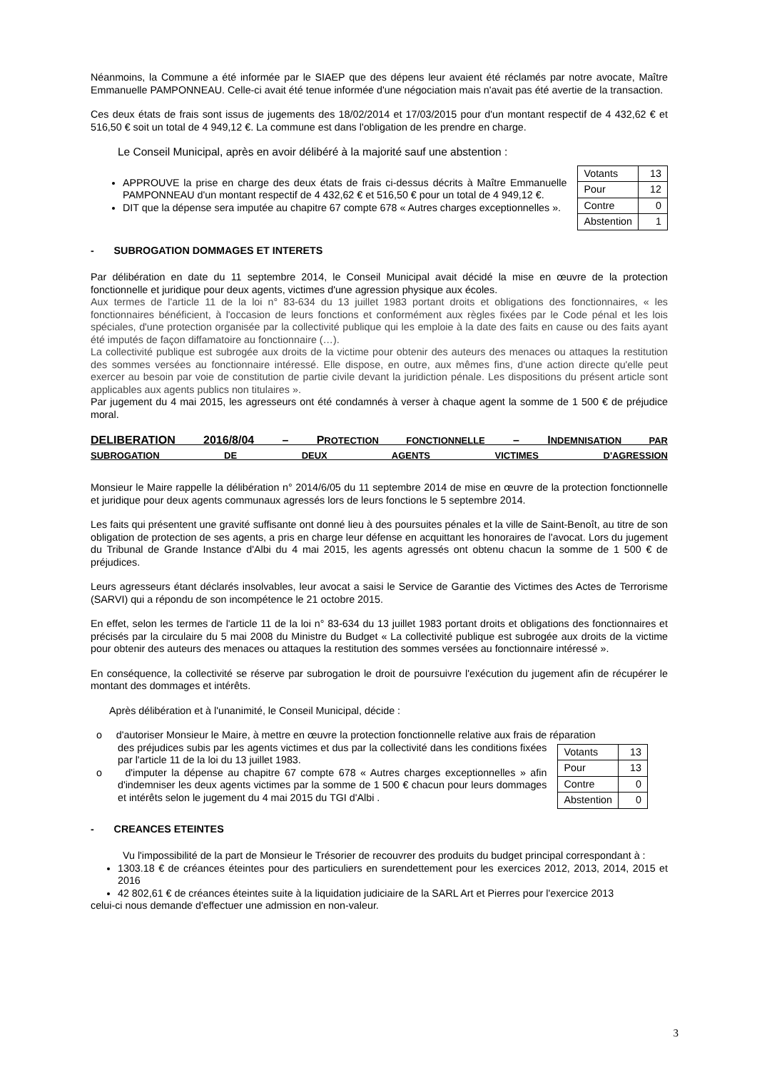Néanmoins, la Commune a été informée par le SIAEP que des dépens leur avaient été réclamés par notre avocate, Maître Emmanuelle PAMPONNEAU. Celle-ci avait été tenue informée d'une négociation mais n'avait pas été avertie de la transaction.
Ces deux états de frais sont issus de jugements des 18/02/2014 et 17/03/2015 pour d'un montant respectif de 4 432,62 € et 516,50 € soit un total de 4 949,12 €. La commune est dans l'obligation de les prendre en charge.
Le Conseil Municipal, après en avoir délibéré à la majorité sauf une abstention :
| Votants | 13 |
| Pour | 12 |
| Contre | 0 |
| Abstention | 1 |
APPROUVE la prise en charge des deux états de frais ci-dessus décrits à Maître Emmanuelle PAMPONNEAU d'un montant respectif de 4 432,62 € et 516,50 € pour un total de 4 949,12 €.
DIT que la dépense sera imputée au chapitre 67 compte 678 « Autres charges exceptionnelles ».
- SUBROGATION DOMMAGES ET INTERETS
Par délibération en date du 11 septembre 2014, le Conseil Municipal avait décidé la mise en œuvre de la protection fonctionnelle et juridique pour deux agents, victimes d'une agression physique aux écoles.
Aux termes de l'article 11 de la loi n° 83-634 du 13 juillet 1983 portant droits et obligations des fonctionnaires, « les fonctionnaires bénéficient, à l'occasion de leurs fonctions et conformément aux règles fixées par le Code pénal et les lois spéciales, d'une protection organisée par la collectivité publique qui les emploie à la date des faits en cause ou des faits ayant été imputés de façon diffamatoire au fonctionnaire (…).
La collectivité publique est subrogée aux droits de la victime pour obtenir des auteurs des menaces ou attaques la restitution des sommes versées au fonctionnaire intéressé. Elle dispose, en outre, aux mêmes fins, d'une action directe qu'elle peut exercer au besoin par voie de constitution de partie civile devant la juridiction pénale. Les dispositions du présent article sont applicables aux agents publics non titulaires ».
Par jugement du 4 mai 2015, les agresseurs ont été condamnés à verser à chaque agent la somme de 1 500 € de préjudice moral.
DELIBERATION 2016/8/04 – PROTECTION FONCTIONNELLE – INDEMNISATION PAR
SUBROGATION DE DEUX AGENTS VICTIMES D'AGRESSION
Monsieur le Maire rappelle la délibération n° 2014/6/05 du 11 septembre 2014 de mise en œuvre de la protection fonctionnelle et juridique pour deux agents communaux agressés lors de leurs fonctions le 5 septembre 2014.
Les faits qui présentent une gravité suffisante ont donné lieu à des poursuites pénales et la ville de Saint-Benoît, au titre de son obligation de protection de ses agents, a pris en charge leur défense en acquittant les honoraires de l'avocat. Lors du jugement du Tribunal de Grande Instance d'Albi du 4 mai 2015, les agents agressés ont obtenu chacun la somme de 1 500 € de préjudices.
Leurs agresseurs étant déclarés insolvables, leur avocat a saisi le Service de Garantie des Victimes des Actes de Terrorisme (SARVI) qui a répondu de son incompétence le 21 octobre 2015.
En effet, selon les termes de l'article 11 de la loi n° 83-634 du 13 juillet 1983 portant droits et obligations des fonctionnaires et précisés par la circulaire du 5 mai 2008 du Ministre du Budget « La collectivité publique est subrogée aux droits de la victime pour obtenir des auteurs des menaces ou attaques la restitution des sommes versées au fonctionnaire intéressé ».
En conséquence, la collectivité se réserve par subrogation le droit de poursuivre l'exécution du jugement afin de récupérer le montant des dommages et intérêts.
Après délibération et à l'unanimité, le Conseil Municipal, décide :
o d'autoriser Monsieur le Maire, à mettre en œuvre la protection fonctionnelle relative aux frais de réparation
| Votants | 13 |
| Pour | 13 |
| Contre | 0 |
| Abstention | 0 |
des préjudices subis par les agents victimes et dus par la collectivité dans les conditions fixées par l'article 11 de la loi du 13 juillet 1983.
o d'imputer la dépense au chapitre 67 compte 678 « Autres charges exceptionnelles » afin d'indemniser les deux agents victimes par la somme de 1 500 € chacun pour leurs dommages et intérêts selon le jugement du 4 mai 2015 du TGI d'Albi .
- CREANCES ETEINTES
Vu l'impossibilité de la part de Monsieur le Trésorier de recouvrer des produits du budget principal correspondant à :
1303.18 € de créances éteintes pour des particuliers en surendettement pour les exercices 2012, 2013, 2014, 2015 et 2016
42 802,61 € de créances éteintes suite à la liquidation judiciaire de la SARL Art et Pierres pour l'exercice 2013
celui-ci nous demande d'effectuer une admission en non-valeur.
3